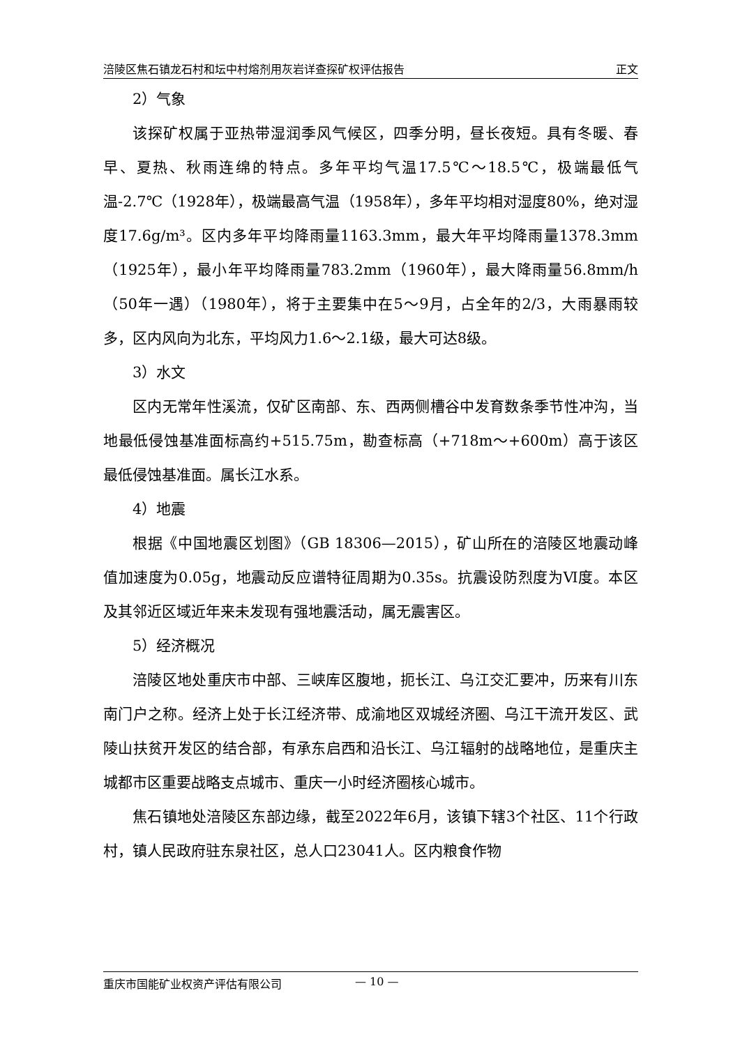涪陵区焦石镇龙石村和坛中村熔剂用灰岩详查探矿权评估报告 正文
2）气象
该探矿权属于亚热带湿润季风气候区，四季分明，昼长夜短。具有冬暖、春早、夏热、秋雨连绵的特点。多年平均气温17.5℃～18.5℃，极端最低气温-2.7℃（1928年），极端最高气温（1958年），多年平均相对湿度80%，绝对湿度17.6g/m³。区内多年平均降雨量1163.3mm，最大年平均降雨量1378.3mm（1925年），最小年平均降雨量783.2mm（1960年），最大降雨量56.8mm/h（50年一遇）（1980年），将于主要集中在5～9月，占全年的2/3，大雨暴雨较多，区内风向为北东，平均风力1.6～2.1级，最大可达8级。
3）水文
区内无常年性溪流，仅矿区南部、东、西两侧槽谷中发育数条季节性冲沟，当地最低侵蚀基准面标高约+515.75m，勘查标高（+718m～+600m）高于该区最低侵蚀基准面。属长江水系。
4）地震
根据《中国地震区划图》（GB 18306—2015），矿山所在的涪陵区地震动峰值加速度为0.05g，地震动反应谱特征周期为0.35s。抗震设防烈度为Ⅵ度。本区及其邻近区域近年来未发现有强地震活动，属无震害区。
5）经济概况
涪陵区地处重庆市中部、三峡库区腹地，扼长江、乌江交汇要冲，历来有川东南门户之称。经济上处于长江经济带、成渝地区双城经济圈、乌江干流开发区、武陵山扶贫开发区的结合部，有承东启西和沿长江、乌江辐射的战略地位，是重庆主城都市区重要战略支点城市、重庆一小时经济圈核心城市。
焦石镇地处涪陵区东部边缘，截至2022年6月，该镇下辖3个社区、11个行政村，镇人民政府驻东泉社区，总人口23041人。区内粮食作物
重庆市国能矿业权资产评估有限公司 — 10 —